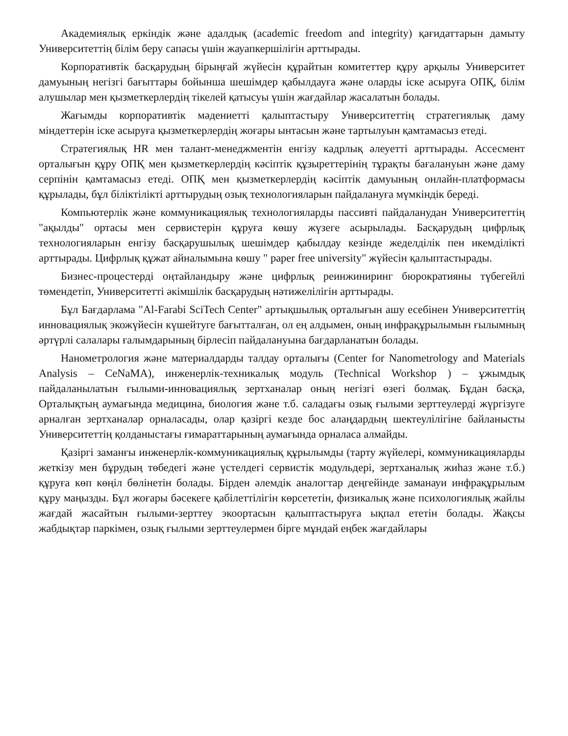Академиялық еркіндік және адалдық (academic freedom and integrity) қағидаттарын дамыту Университеттің білім беру сапасы үшін жауапкершілігін арттырады.
Корпоративтік басқарудың бірыңғай жүйесін құрайтын комитеттер құру арқылы Университет дамуының негізгі бағыттары бойынша шешімдер қабылдауға және оларды іске асыруға ОПҚ, білім алушылар мен қызметкерлердің тікелей қатысуы үшін жағдайлар жасалатын болады.
Жағымды корпоративтік мәдениетті қалыптастыру Университеттің стратегиялық даму міндеттерін іске асыруға қызметкерлердің жоғары ынтасын және тартылуын қамтамасыз етеді.
Стратегиялық HR мен талант-менеджментін енгізу кадрлық әлеуетті арттырады. Ассесмент орталығын құру ОПҚ мен қызметкерлердің кәсіптік құзыреттерінің тұрақты бағалануын және даму серпінін қамтамасыз етеді. ОПҚ мен қызметкерлердің кәсіптік дамуының онлайн-платформасы құрылады, бұл біліктілікті арттырудың озық технологияларын пайдалануға мүмкіндік береді.
Компьютерлік және коммуникациялық технологияларды пассивті пайдаланудан Университеттің "ақылды" ортасы мен сервистерін құруға көшу жүзеге асырылады. Басқарудың цифрлық технологияларын енгізу басқарушылық шешімдер қабылдау кезінде жеделділік пен икемділікті арттырады. Цифрлық құжат айналымына көшу " paper free university" жүйесін қалыптастырады.
Бизнес-процестерді оңтайландыру және цифрлық реинжиниринг бюрократияны түбегейлі төмендетіп, Университетті әкімшілік басқарудың нәтижелілігін арттырады.
Бұл Бағдарлама "Al-Farabi SciTech Center" артықшылық орталығын ашу есебінен Университеттің инновациялық экожүйесін күшейтуге бағытталған, ол ең алдымен, оның инфрақұрылымын ғылымның әртүрлі салалары ғалымдарының бірлесіп пайдалануына бағдарланатын болады.
Нанометрология және материалдарды талдау орталығы (Center for Nanometrology and Materials Analysis – CeNaMA), инженерлік-техникалық модуль (Technical Workshop ) – ұжымдық пайдаланылатын ғылыми-инновациялық зертханалар оның негізгі өзегі болмақ. Бұдан басқа, Орталықтың аумағында медицина, биология және т.б. саладағы озық ғылыми зерттеулерді жүргізуге арналған зертханалар орналасады, олар қазіргі кезде бос алаңдардың шектеулілігіне байланысты Университеттің қолданыстағы ғимараттарының аумағында орналаса алмайды.
Қазіргі заманғы инженерлік-коммуникациялық құрылымды (тарту жүйелері, коммуникацияларды жеткізу мен бұрудың төбедегі және үстелдегі сервистік модульдері, зертханалық жиһаз және т.б.) құруға көп көңіл бөлінетін болады. Бірден әлемдік аналогтар деңгейінде заманауи инфрақұрылым құру маңызды. Бұл жоғары бәсекеге қабілеттілігін көрсететін, физикалық және психологиялық жайлы жағдай жасайтын ғылыми-зерттеу экоортасын қалыптастыруға ықпал ететін болады. Жақсы жабдықтар паркімен, озық ғылыми зерттеулермен бірге мұндай еңбек жағдайлары